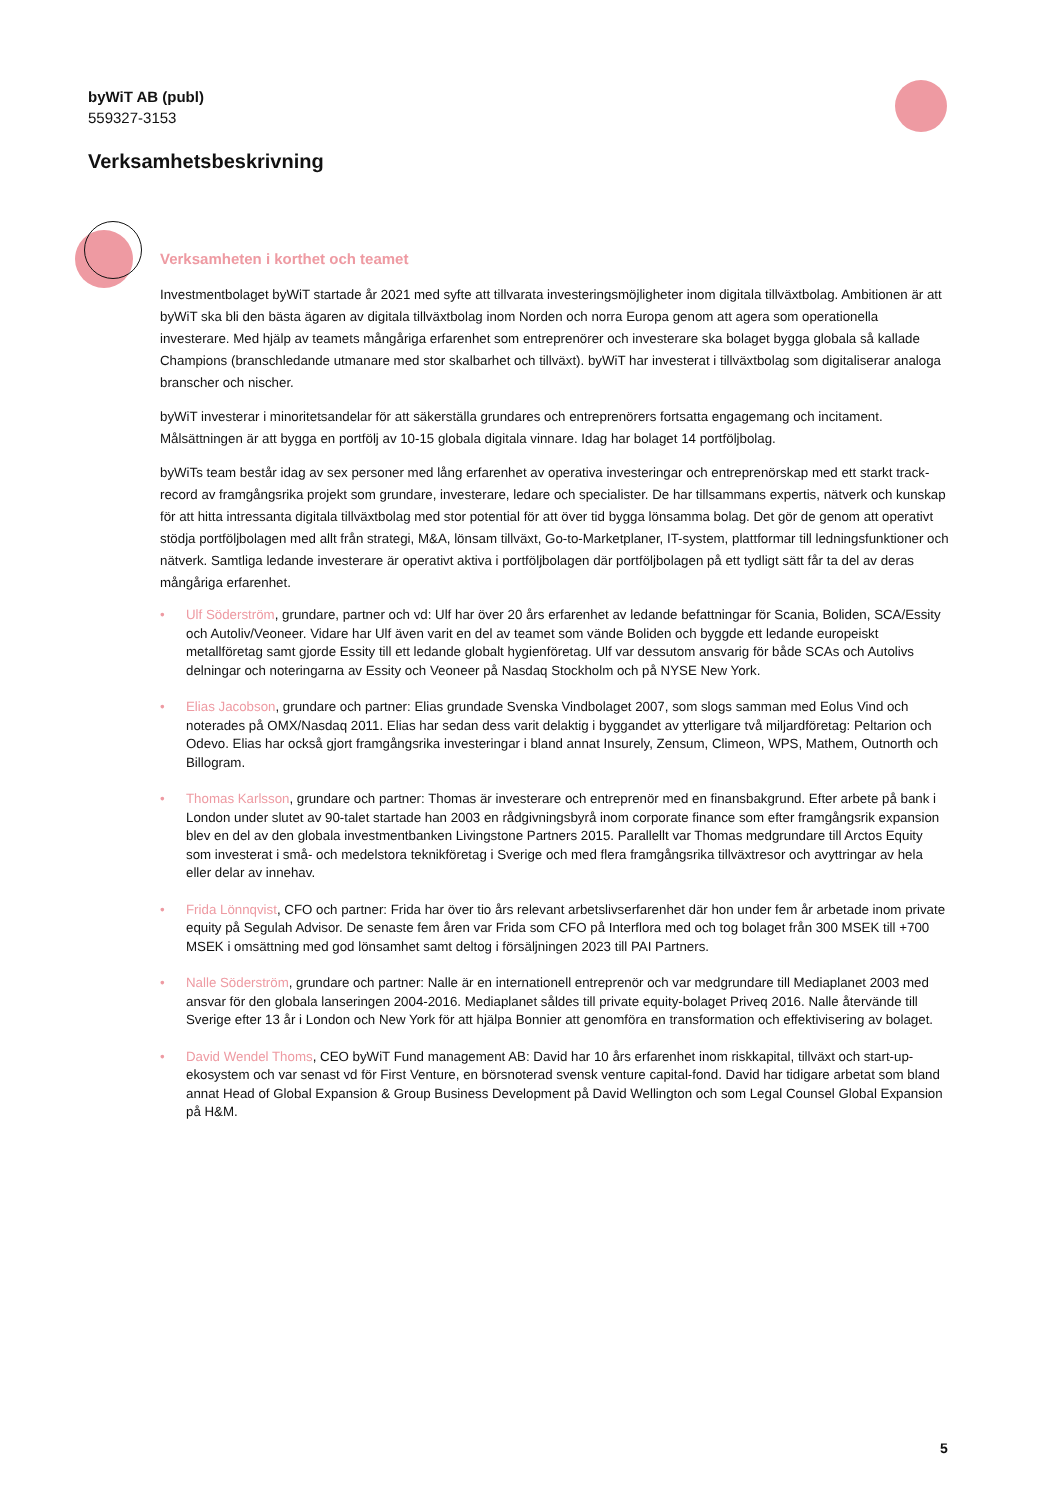byWiT AB (publ)
559327-3153
Verksamhetsbeskrivning
Verksamheten i korthet och teamet
Investmentbolaget byWiT startade år 2021 med syfte att tillvarata investeringsmöjligheter inom digitala tillväxtbolag. Ambitionen är att byWiT ska bli den bästa ägaren av digitala tillväxtbolag inom Norden och norra Europa genom att agera som operationella investerare. Med hjälp av teamets mångåriga erfarenhet som entreprenörer och investerare ska bolaget bygga globala så kallade Champions (branschledande utmanare med stor skalbarhet och tillväxt). byWiT har investerat i tillväxtbolag som digitaliserar analoga branscher och nischer.
byWiT investerar i minoritetsandelar för att säkerställa grundares och entreprenörers fortsatta engagemang och incitament. Målsättningen är att bygga en portfölj av 10-15 globala digitala vinnare. Idag har bolaget 14 portföljbolag.
byWiTs team består idag av sex personer med lång erfarenhet av operativa investeringar och entreprenörskap med ett starkt track-record av framgångsrika projekt som grundare, investerare, ledare och specialister. De har tillsammans expertis, nätverk och kunskap för att hitta intressanta digitala tillväxtbolag med stor potential för att över tid bygga lönsamma bolag. Det gör de genom att operativt stödja portföljbolagen med allt från strategi, M&A, lönsam tillväxt, Go-to-Marketplaner, IT-system, plattformar till ledningsfunktioner och nätverk. Samtliga ledande investerare är operativt aktiva i portföljbolagen där portföljbolagen på ett tydligt sätt får ta del av deras mångåriga erfarenhet.
• Ulf Söderström, grundare, partner och vd: Ulf har över 20 års erfarenhet av ledande befattningar för Scania, Boliden, SCA/Essity och Autoliv/Veoneer. Vidare har Ulf även varit en del av teamet som vände Boliden och byggde ett ledande europeiskt metallföretag samt gjorde Essity till ett ledande globalt hygienföretag. Ulf var dessutom ansvarig för både SCAs och Autolivs delningar och noteringarna av Essity och Veoneer på Nasdaq Stockholm och på NYSE New York.
• Elias Jacobson, grundare och partner: Elias grundade Svenska Vindbolaget 2007, som slogs samman med Eolus Vind och noterades på OMX/Nasdaq 2011. Elias har sedan dess varit delaktig i byggandet av ytterligare två miljardföretag: Peltarion och Odevo. Elias har också gjort framgångsrika investeringar i bland annat Insurely, Zensum, Climeon, WPS, Mathem, Outnorth och Billogram.
• Thomas Karlsson, grundare och partner: Thomas är investerare och entreprenör med en finansbakgrund. Efter arbete på bank i London under slutet av 90-talet startade han 2003 en rådgivningsbyrå inom corporate finance som efter framgångsrik expansion blev en del av den globala investmentbanken Livingstone Partners 2015. Parallellt var Thomas medgrundare till Arctos Equity som investerat i små- och medelstora teknikföretag i Sverige och med flera framgångsrika tillväxtresor och avyttringar av hela eller delar av innehav.
• Frida Lönnqvist, CFO och partner: Frida har över tio års relevant arbetslivserfarenhet där hon under fem år arbetade inom private equity på Segulah Advisor. De senaste fem åren var Frida som CFO på Interflora med och tog bolaget från 300 MSEK till +700 MSEK i omsättning med god lönsamhet samt deltog i försäljningen 2023 till PAI Partners.
• Nalle Söderström, grundare och partner: Nalle är en internationell entreprenör och var medgrundare till Mediaplanet 2003 med ansvar för den globala lanseringen 2004-2016. Mediaplanet såldes till private equity-bolaget Priveq 2016. Nalle återvände till Sverige efter 13 år i London och New York för att hjälpa Bonnier att genomföra en transformation och effektivisering av bolaget.
• David Wendel Thoms, CEO byWiT Fund management AB: David har 10 års erfarenhet inom riskkapital, tillväxt och start-up-ekosystem och var senast vd för First Venture, en börsnoterad svensk venture capital-fond. David har tidigare arbetat som bland annat Head of Global Expansion & Group Business Development på David Wellington och som Legal Counsel Global Expansion på H&M.
5